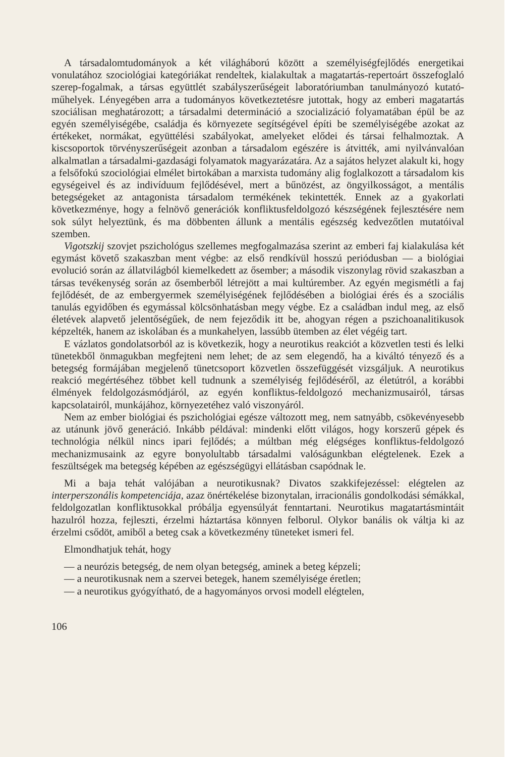A társadalomtudományok a két világháború között a személyiségfejlődés energetikai vonulatához szociológiai kategóriákat rendeltek, kialakultak a magatartás-repertoárt összefoglaló szerep-fogalmak, a társas együttlét szabályszerűségeit laboratóriumban tanulmányozó kutató-műhelyek. Lényegében arra a tudományos következtetésre jutottak, hogy az emberi magatartás szociálisan meghatározott; a társadalmi determináció a szocializáció folyamatában épül be az egyén személyiségébe, családja és környezete segítségével építi be személyiségébe azokat az értékeket, normákat, együttélési szabályokat, amelyeket elődei és társai felhalmoztak. A kiscsoportok törvényszerűségeit azonban a társadalom egészére is átvitték, ami nyilvánvalóan alkalmatlan a társadalmi-gazdasági folyamatok magyarázatára. Az a sajátos helyzet alakult ki, hogy a felsőfokú szociológiai elmélet birtokában a marxista tudomány alig foglalkozott a társadalom kis egységeivel és az indivíduum fejlődésével, mert a bűnözést, az öngyilkosságot, a mentális betegségeket az antagonista társadalom termékének tekintették. Ennek az a gyakorlati következménye, hogy a felnövő generációk konfliktusfeldolgozó készségének fejlesztésére nem sok súlyt helyeztünk, és ma döbbenten állunk a mentális egészség kedvezőtlen mutatóival szemben.
Vigotszkij szovjet pszichológus szellemes megfogalmazása szerint az emberi faj kialakulása két egymást követő szakaszban ment végbe: az első rendkívül hosszú periódusban — a biológiai evolució során az állatvilágból kiemelkedett az ősember; a második viszonylag rövid szakaszban a társas tevékenység során az ősemberből létrejött a mai kultúrember. Az egyén megismétli a faj fejlődését, de az embergyermek személyiségének fejlődésében a biológiai érés és a szociális tanulás egyidőben és egymással kölcsönhatásban megy végbe. Ez a családban indul meg, az első életévek alapvető jelentőségűek, de nem fejeződik itt be, ahogyan régen a pszichoanalitikusok képzelték, hanem az iskolában és a munkahelyen, lassúbb ütemben az élet végéig tart.
E vázlatos gondolatsorból az is következik, hogy a neurotikus reakciót a közvetlen testi és lelki tünetekből önmagukban megfejteni nem lehet; de az sem elegendő, ha a kiváltó tényező és a betegség formájában megjelenő tünetcsoport közvetlen összefüggését vizsgáljuk. A neurotikus reakció megértéséhez többet kell tudnunk a személyiség fejlődéséről, az életútról, a korábbi élmények feldolgozásmódjáról, az egyén konfliktus-feldolgozó mechanizmusairól, társas kapcsolatairól, munkájához, környezetéhez való viszonyáról.
Nem az ember biológiai és pszichológiai egésze változott meg, nem satnyább, csökevényesebb az utánunk jövő generáció. Inkább példával: mindenki előtt világos, hogy korszerű gépek és technológia nélkül nincs ipari fejlődés; a múltban még elégséges konfliktus-feldolgozó mechanizmusaink az egyre bonyolultabb társadalmi valóságunkban elégtelenek. Ezek a feszültségek ma betegség képében az egészségügyi ellátásban csapódnak le.
Mi a baja tehát valójában a neurotikusnak? Divatos szakkifejezéssel: elégtelen az interperszonális kompetenciája, azaz önértékelése bizonytalan, irracionális gondolkodási sémákkal, feldolgozatlan konfliktusokkal próbálja egyensúlyát fenntartani. Neurotikus magatartásmintáit hazulról hozza, fejleszti, érzelmi háztartása könnyen felborul. Olykor banális ok váltja ki az érzelmi csődöt, amiből a beteg csak a következmény tüneteket ismeri fel.
Elmondhatjuk tehát, hogy
— a neurózis betegség, de nem olyan betegség, aminek a beteg képzeli;
— a neurotikusnak nem a szervei betegek, hanem személyisége éretlen;
— a neurotikus gyógyítható, de a hagyományos orvosi modell elégtelen,
106